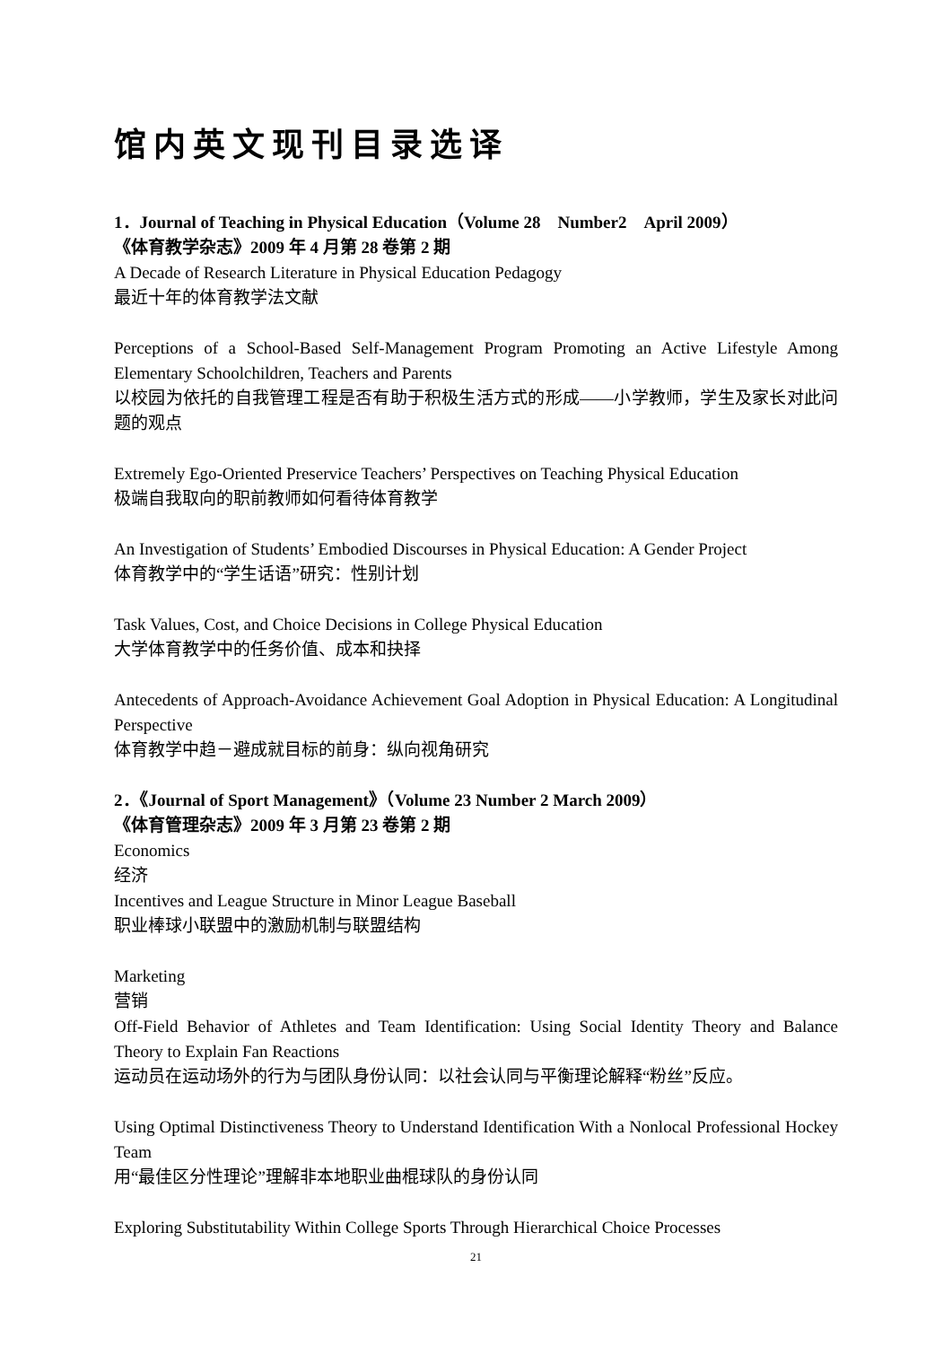馆内英文现刊目录选译
1．Journal of Teaching in Physical Education（Volume 28　Number2　April 2009）
《体育教学杂志》2009 年 4 月第 28 卷第 2 期
A Decade of Research Literature in Physical Education Pedagogy
最近十年的体育教学法文献
Perceptions of a School-Based Self-Management Program Promoting an Active Lifestyle Among Elementary Schoolchildren, Teachers and Parents
以校园为依托的自我管理工程是否有助于积极生活方式的形成——小学教师，学生及家长对此问题的观点
Extremely Ego-Oriented Preservice Teachers’ Perspectives on Teaching Physical Education
极端自我取向的职前教师如何看待体育教学
An Investigation of Students’ Embodied Discourses in Physical Education: A Gender Project
体育教学中的“学生话语”研究：性别计划
Task Values, Cost, and Choice Decisions in College Physical Education
大学体育教学中的任务价值、成本和抉择
Antecedents of Approach-Avoidance Achievement Goal Adoption in Physical Education: A Longitudinal Perspective
体育教学中趋－避成就目标的前身：纵向视角研究
2．《Journal of Sport Management》（Volume 23 Number 2 March 2009）
《体育管理杂志》2009 年 3 月第 23 卷第 2 期
Economics
经济
Incentives and League Structure in Minor League Baseball
职业棒球小联盟中的激励机制与联盟结构
Marketing
营销
Off-Field Behavior of Athletes and Team Identification: Using Social Identity Theory and Balance Theory to Explain Fan Reactions
运动员在运动场外的行为与团队身份认同：以社会认同与平衡理论解释“粉丝”反应。
Using Optimal Distinctiveness Theory to Understand Identification With a Nonlocal Professional Hockey Team
用“最佳区分性理论”理解非本地职业曲棍球队的身份认同
Exploring Substitutability Within College Sports Through Hierarchical Choice Processes
21